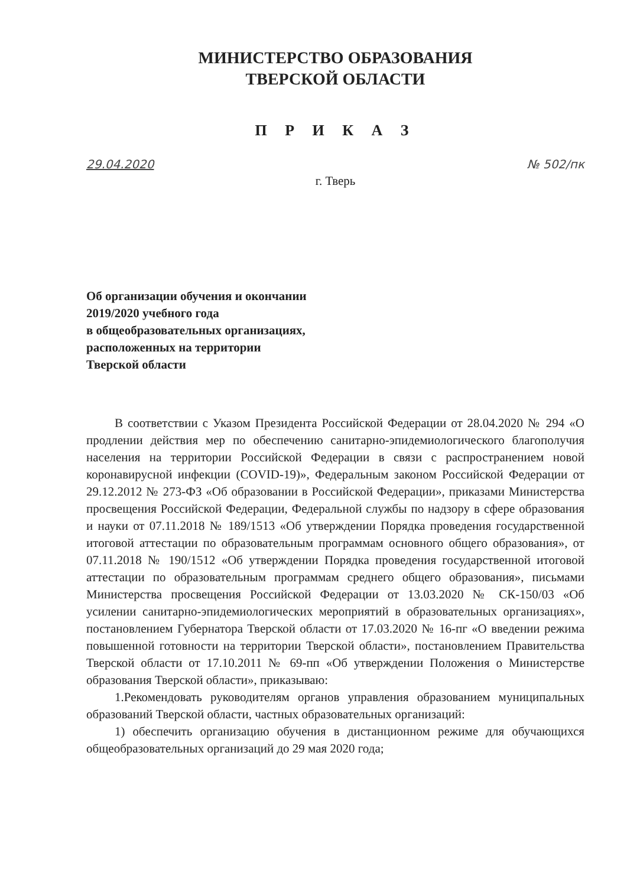МИНИСТЕРСТВО ОБРАЗОВАНИЯ
ТВЕРСКОЙ ОБЛАСТИ
П Р И К А З
29.04.2020 № 502/пк
г. Тверь
Об организации обучения и окончании
2019/2020 учебного года
в общеобразовательных организациях,
расположенных на территории
Тверской области
В соответствии с Указом Президента Российской Федерации от 28.04.2020 № 294 «О продлении действия мер по обеспечению санитарно-эпидемиологического благополучия населения на территории Российской Федерации в связи с распространением новой коронавирусной инфекции (COVID-19)», Федеральным законом Российской Федерации от 29.12.2012 № 273-ФЗ «Об образовании в Российской Федерации», приказами Министерства просвещения Российской Федерации, Федеральной службы по надзору в сфере образования и науки от 07.11.2018 № 189/1513 «Об утверждении Порядка проведения государственной итоговой аттестации по образовательным программам основного общего образования», от 07.11.2018 № 190/1512 «Об утверждении Порядка проведения государственной итоговой аттестации по образовательным программам среднего общего образования», письмами Министерства просвещения Российской Федерации от 13.03.2020 № СК-150/03 «Об усилении санитарно-эпидемиологических мероприятий в образовательных организациях», постановлением Губернатора Тверской области от 17.03.2020 № 16-пг «О введении режима повышенной готовности на территории Тверской области», постановлением Правительства Тверской области от 17.10.2011 № 69-пп «Об утверждении Положения о Министерстве образования Тверской области», приказываю:
1.Рекомендовать руководителям органов управления образованием муниципальных образований Тверской области, частных образовательных организаций:
1) обеспечить организацию обучения в дистанционном режиме для обучающихся общеобразовательных организаций до 29 мая 2020 года;